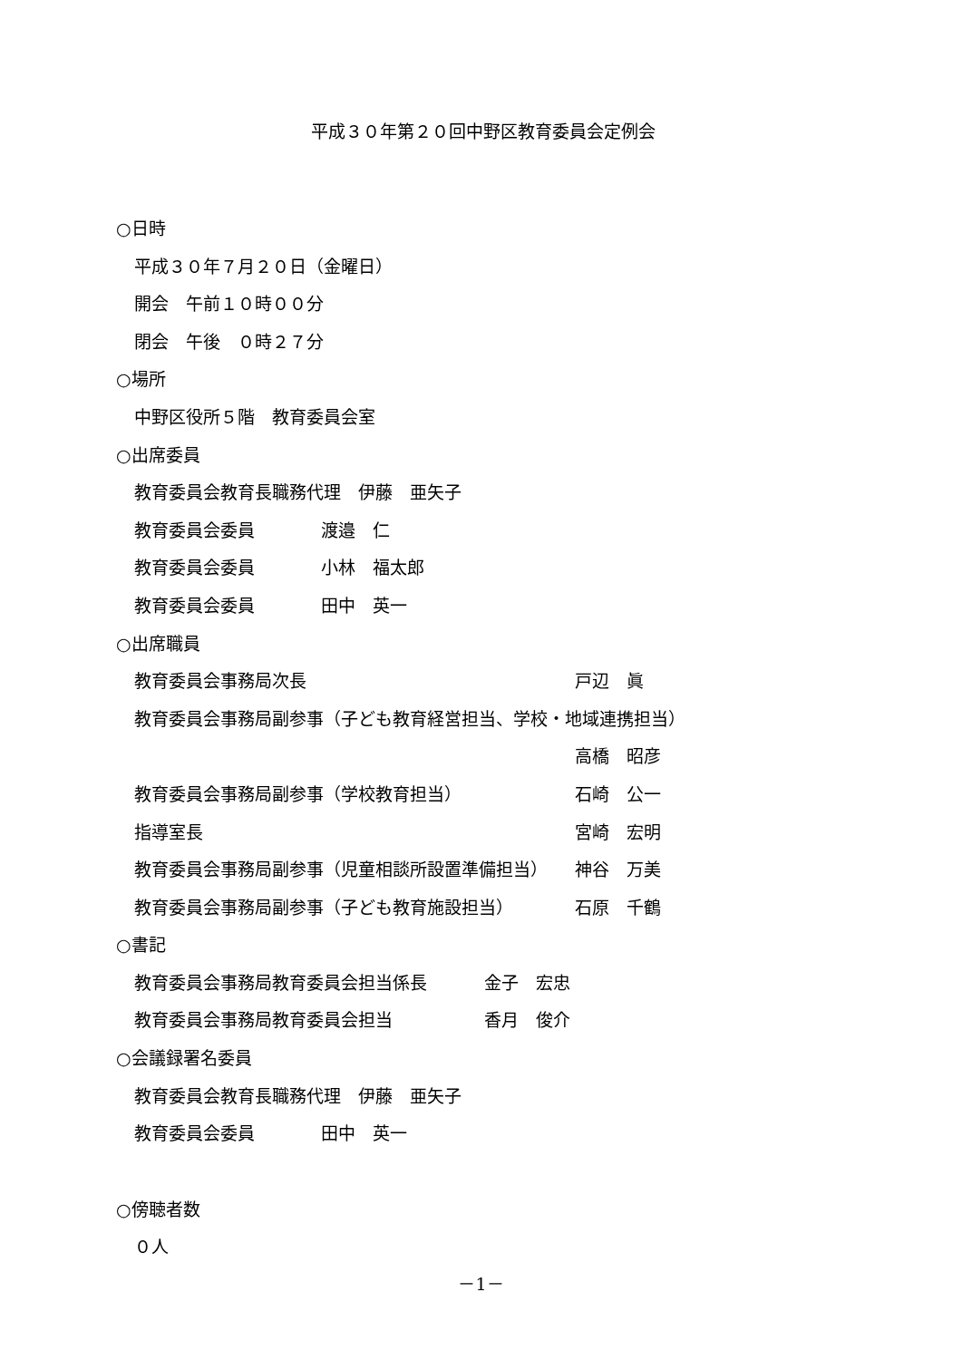平成３０年第２０回中野区教育委員会定例会
○日時
平成３０年７月２０日（金曜日）
開会　午前１０時００分
閉会　午後　０時２７分
○場所
中野区役所５階　教育委員会室
○出席委員
教育委員会教育長職務代理　伊藤　亜矢子
教育委員会委員 渡邉　仁
教育委員会委員 小林　福太郎
教育委員会委員 田中　英一
○出席職員
教育委員会事務局次長 戸辺　眞
教育委員会事務局副参事（子ども教育経営担当、学校・地域連携担当）
高橋　昭彦
教育委員会事務局副参事（学校教育担当） 石崎　公一
指導室長 宮崎　宏明
教育委員会事務局副参事（児童相談所設置準備担当） 神谷　万美
教育委員会事務局副参事（子ども教育施設担当） 石原　千鶴
○書記
教育委員会事務局教育委員会担当係長 金子　宏忠
教育委員会事務局教育委員会担当 香月　俊介
○会議録署名委員
教育委員会教育長職務代理　伊藤　亜矢子
教育委員会委員 田中　英一
○傍聴者数
０人
－1－